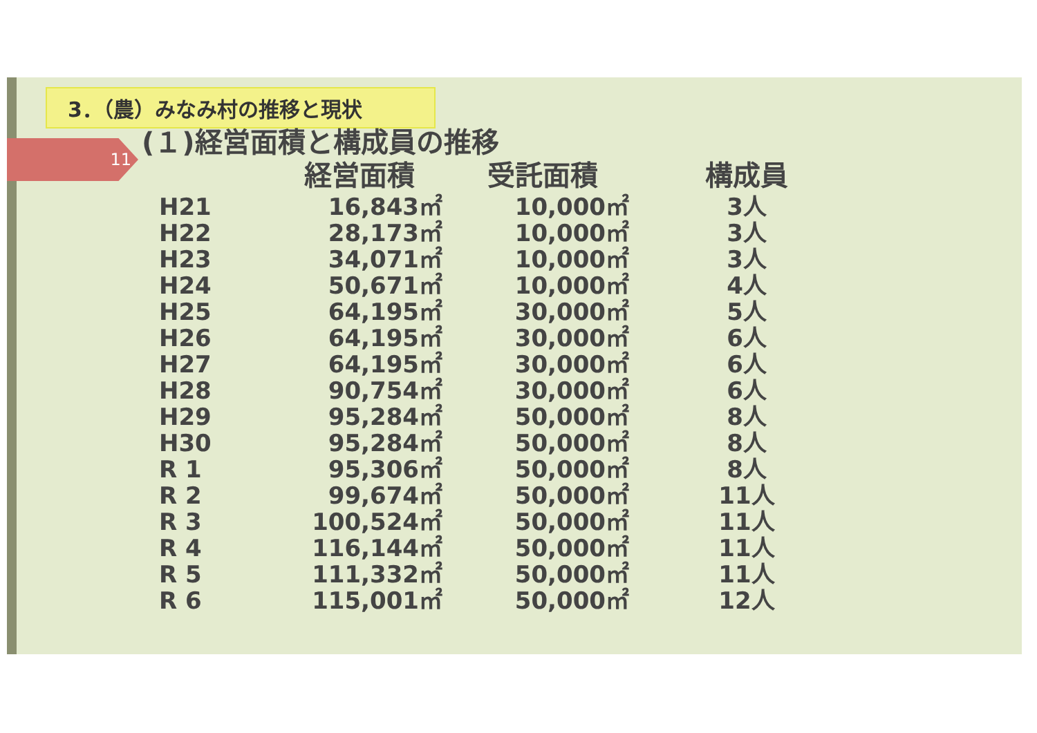3．（農）みなみ村の推移と現状
11 (１)経営面積と構成員の推移
| | 経営面積 | 受託面積 | 構成員 |
| --- | --- | --- | --- |
| H21 | 16,843㎡ | 10,000㎡ | 3人 |
| H22 | 28,173㎡ | 10,000㎡ | 3人 |
| H23 | 34,071㎡ | 10,000㎡ | 3人 |
| H24 | 50,671㎡ | 10,000㎡ | 4人 |
| H25 | 64,195㎡ | 30,000㎡ | 5人 |
| H26 | 64,195㎡ | 30,000㎡ | 6人 |
| H27 | 64,195㎡ | 30,000㎡ | 6人 |
| H28 | 90,754㎡ | 30,000㎡ | 6人 |
| H29 | 95,284㎡ | 50,000㎡ | 8人 |
| H30 | 95,284㎡ | 50,000㎡ | 8人 |
| R 1 | 95,306㎡ | 50,000㎡ | 8人 |
| R 2 | 99,674㎡ | 50,000㎡ | 11人 |
| R 3 | 100,524㎡ | 50,000㎡ | 11人 |
| R 4 | 116,144㎡ | 50,000㎡ | 11人 |
| R 5 | 111,332㎡ | 50,000㎡ | 11人 |
| R 6 | 115,001㎡ | 50,000㎡ | 12人 |